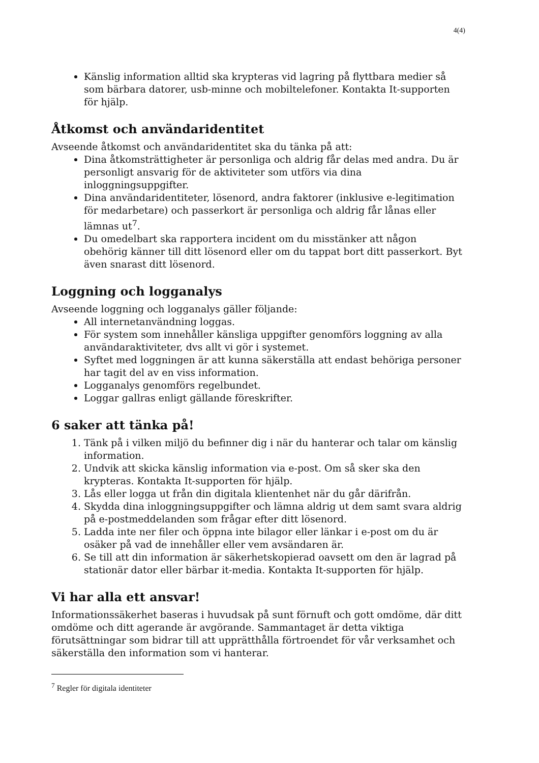4(4)
Känslig information alltid ska krypteras vid lagring på flyttbara medier så som bärbara datorer, usb-minne och mobiltelefoner. Kontakta It-supporten för hjälp.
Åtkomst och användaridentitet
Avseende åtkomst och användaridentitet ska du tänka på att:
Dina åtkomsträttigheter är personliga och aldrig får delas med andra. Du är personligt ansvarig för de aktiviteter som utförs via dina inloggningsuppgifter.
Dina användaridentiteter, lösenord, andra faktorer (inklusive e-legitimation för medarbetare) och passerkort är personliga och aldrig får lånas eller lämnas ut<sup>7</sup>.
Du omedelbart ska rapportera incident om du misstänker att någon obehörig känner till ditt lösenord eller om du tappat bort ditt passerkort. Byt även snarast ditt lösenord.
Loggning och logganalys
Avseende loggning och logganalys gäller följande:
All internetanvändning loggas.
För system som innehåller känsliga uppgifter genomförs loggning av alla användaraktiviteter, dvs allt vi gör i systemet.
Syftet med loggningen är att kunna säkerställa att endast behöriga personer har tagit del av en viss information.
Logganalys genomförs regelbundet.
Loggar gallras enligt gällande föreskrifter.
6 saker att tänka på!
1. Tänk på i vilken miljö du befinner dig i när du hanterar och talar om känslig information.
2. Undvik att skicka känslig information via e-post. Om så sker ska den krypteras. Kontakta It-supporten för hjälp.
3. Lås eller logga ut från din digitala klientenhet när du går därifrån.
4. Skydda dina inloggningsuppgifter och lämna aldrig ut dem samt svara aldrig på e-postmeddelanden som frågar efter ditt lösenord.
5. Ladda inte ner filer och öppna inte bilagor eller länkar i e-post om du är osäker på vad de innehåller eller vem avsändaren är.
6. Se till att din information är säkerhetskopierad oavsett om den är lagrad på stationär dator eller bärbar it-media. Kontakta It-supporten för hjälp.
Vi har alla ett ansvar!
Informationssäkerhet baseras i huvudsak på sunt förnuft och gott omdöme, där ditt omdöme och ditt agerande är avgörande. Sammantaget är detta viktiga förutsättningar som bidrar till att upprätthålla förtroendet för vår verksamhet och säkerställa den information som vi hanterar.
<sup>7</sup> Regler för digitala identiteter